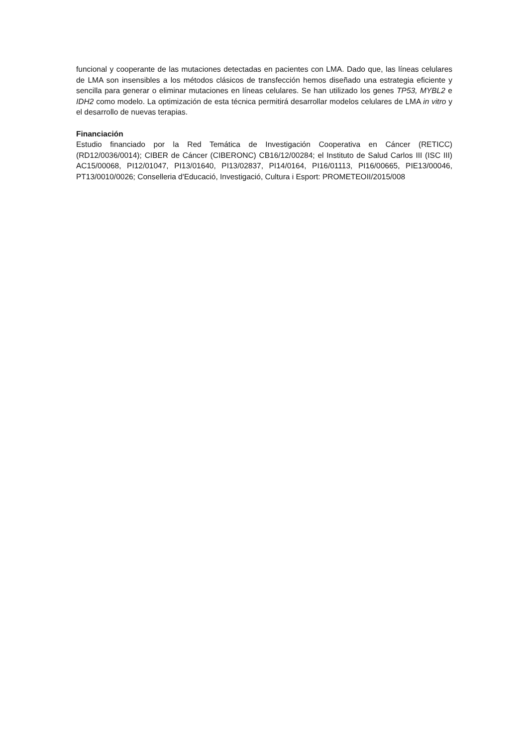funcional y cooperante de las mutaciones detectadas en pacientes con LMA. Dado que, las líneas celulares de LMA son insensibles a los métodos clásicos de transfección hemos diseñado una estrategia eficiente y sencilla para generar o eliminar mutaciones en líneas celulares. Se han utilizado los genes TP53, MYBL2 e IDH2 como modelo. La optimización de esta técnica permitirá desarrollar modelos celulares de LMA in vitro y el desarrollo de nuevas terapias.
Financiación
Estudio financiado por la Red Temática de Investigación Cooperativa en Cáncer (RETICC) (RD12/0036/0014); CIBER de Cáncer (CIBERONC) CB16/12/00284; el Instituto de Salud Carlos III (ISC III) AC15/00068, PI12/01047, PI13/01640, PI13/02837, PI14/0164, PI16/01113, PI16/00665, PIE13/00046, PT13/0010/0026; Conselleria d'Educació, Investigació, Cultura i Esport: PROMETEOII/2015/008